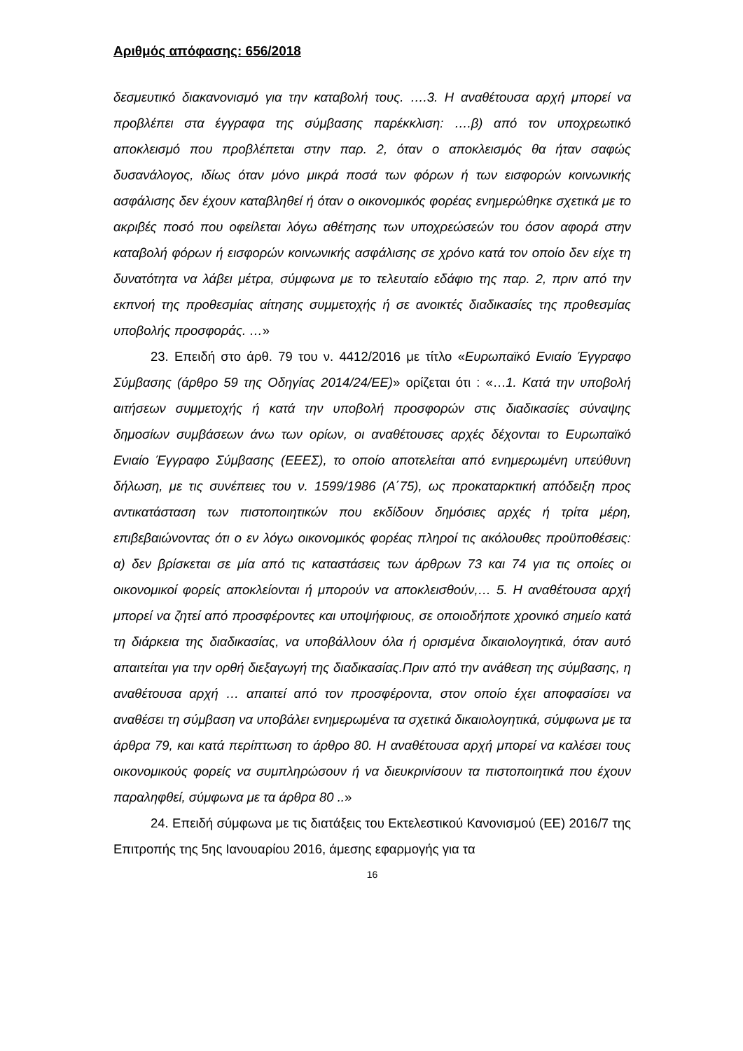Αριθμός απόφασης: 656/2018
δεσμευτικό διακανονισμό για την καταβολή τους. ….3. Η αναθέτουσα αρχή μπορεί να προβλέπει στα έγγραφα της σύμβασης παρέκκλιση: ….β) από τον υποχρεωτικό αποκλεισμό που προβλέπεται στην παρ. 2, όταν ο αποκλεισμός θα ήταν σαφώς δυσανάλογος, ιδίως όταν μόνο μικρά ποσά των φόρων ή των εισφορών κοινωνικής ασφάλισης δεν έχουν καταβληθεί ή όταν ο οικονομικός φορέας ενημερώθηκε σχετικά με το ακριβές ποσό που οφείλεται λόγω αθέτησης των υποχρεώσεών του όσον αφορά στην καταβολή φόρων ή εισφορών κοινωνικής ασφάλισης σε χρόνο κατά τον οποίο δεν είχε τη δυνατότητα να λάβει μέτρα, σύμφωνα με το τελευταίο εδάφιο της παρ. 2, πριν από την εκπνοή της προθεσμίας αίτησης συμμετοχής ή σε ανοικτές διαδικασίες της προθεσμίας υποβολής προσφοράς. …»
23. Επειδή στο άρθ. 79 του ν. 4412/2016 με τίτλο «Ευρωπαϊκό Ενιαίο Έγγραφο Σύμβασης (άρθρο 59 της Οδηγίας 2014/24/ΕΕ)» ορίζεται ότι : «…1. Κατά την υποβολή αιτήσεων συμμετοχής ή κατά την υποβολή προσφορών στις διαδικασίες σύναψης δημοσίων συμβάσεων άνω των ορίων, οι αναθέτουσες αρχές δέχονται το Ευρωπαϊκό Ενιαίο Έγγραφο Σύμβασης (ΕΕΕΣ), το οποίο αποτελείται από ενημερωμένη υπεύθυνη δήλωση, με τις συνέπειες του ν. 1599/1986 (Α΄75), ως προκαταρκτική απόδειξη προς αντικατάσταση των πιστοποιητικών που εκδίδουν δημόσιες αρχές ή τρίτα μέρη, επιβεβαιώνοντας ότι ο εν λόγω οικονομικός φορέας πληροί τις ακόλουθες προϋποθέσεις: α) δεν βρίσκεται σε μία από τις καταστάσεις των άρθρων 73 και 74 για τις οποίες οι οικονομικοί φορείς αποκλείονται ή μπορούν να αποκλεισθούν,… 5. Η αναθέτουσα αρχή μπορεί να ζητεί από προσφέροντες και υποψήφιους, σε οποιοδήποτε χρονικό σημείο κατά τη διάρκεια της διαδικασίας, να υποβάλλουν όλα ή ορισμένα δικαιολογητικά, όταν αυτό απαιτείται για την ορθή διεξαγωγή της διαδικασίας.Πριν από την ανάθεση της σύμβασης, η αναθέτουσα αρχή … απαιτεί από τον προσφέροντα, στον οποίο έχει αποφασίσει να αναθέσει τη σύμβαση να υποβάλει ενημερωμένα τα σχετικά δικαιολογητικά, σύμφωνα με τα άρθρα 79, και κατά περίπτωση το άρθρο 80. Η αναθέτουσα αρχή μπορεί να καλέσει τους οικονομικούς φορείς να συμπληρώσουν ή να διευκρινίσουν τα πιστοποιητικά που έχουν παραληφθεί, σύμφωνα με τα άρθρα 80 ..»
24. Επειδή σύμφωνα με τις διατάξεις του Εκτελεστικού Κανονισμού (ΕΕ) 2016/7 της Επιτροπής της 5ης Ιανουαρίου 2016, άμεσης εφαρμογής για τα
16